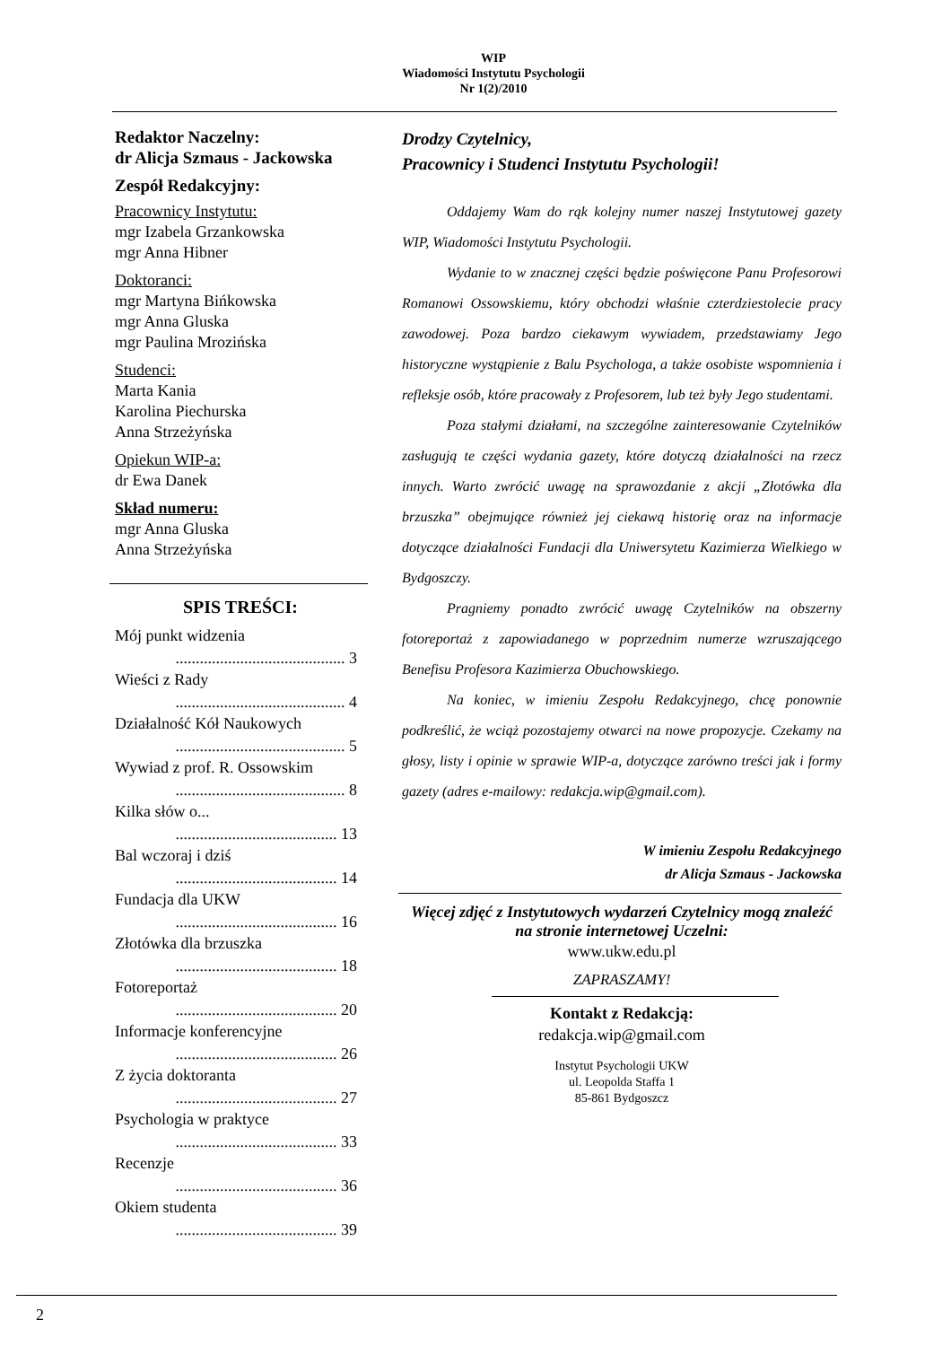WIP
Wiadomości Instytutu Psychologii
Nr 1(2)/2010
Redaktor Naczelny:
dr Alicja Szmaus - Jackowska
Zespół Redakcyjny:
Pracownicy Instytutu:
mgr Izabela Grzankowska
mgr Anna Hibner
Doktoranci:
mgr Martyna Bińkowska
mgr Anna Gluska
mgr Paulina Mrozińska
Studenci:
Marta Kania
Karolina Piechurska
Anna Strzeżyńska
Opiekun WIP-a:
dr Ewa Danek
Skład numeru:
mgr Anna Gluska
Anna Strzeżyńska
SPIS TREŚCI:
Mój punkt widzenia
.......................................... 3
Wieści z Rady
.......................................... 4
Działalność Kół Naukowych
.......................................... 5
Wywiad z prof. R. Ossowskim
.......................................... 8
Kilka słów o...
........................................ 13
Bal wczoraj i dziś
........................................ 14
Fundacja dla UKW
........................................ 16
Złotówka dla brzuszka
........................................ 18
Fotoreportaż
........................................ 20
Informacje konferencyjne
........................................ 26
Z życia doktoranta
........................................ 27
Psychologia w praktyce
........................................ 33
Recenzje
........................................ 36
Okiem studenta
........................................ 39
Drodzy Czytelnicy,
Pracownicy i Studenci Instytutu Psychologii!
Oddajemy Wam do rąk kolejny numer naszej Instytutowej gazety WIP, Wiadomości Instytutu Psychologii.
Wydanie to w znacznej części będzie poświęcone Panu Profesorowi Romanowi Ossowskiemu, który obchodzi właśnie czterdziestolecie pracy zawodowej. Poza bardzo ciekawym wywiadem, przedstawiamy Jego historyczne wystąpienie z Balu Psychologa, a także osobiste wspomnienia i refleksje osób, które pracowały z Profesorem, lub też były Jego studentami.
Poza stałymi działami, na szczególne zainteresowanie Czytelników zasługują te części wydania gazety, które dotyczą działalności na rzecz innych. Warto zwrócić uwagę na sprawozdanie z akcji „Złotówka dla brzuszka” obejmujące również jej ciekawą historię oraz na informacje dotyczące działalności Fundacji dla Uniwersytetu Kazimierza Wielkiego w Bydgoszczy.
Pragniemy ponadto zwrócić uwagę Czytelników na obszerny fotoreportaż z zapowiadanego w poprzednim numerze wzruszającego Benefisu Profesora Kazimierza Obuchowskiego.
Na koniec, w imieniu Zespołu Redakcyjnego, chcę ponownie podkreślić, że wciąż pozostajemy otwarci na nowe propozycje. Czekamy na głosy, listy i opinie w sprawie WIP-a, dotyczące zarówno treści jak i formy gazety (adres e-mailowy: redakcja.wip@gmail.com).
W imieniu Zespołu Redakcyjnego
dr Alicja Szmaus - Jackowska
Więcej zdjęć z Instytutowych wydarzeń Czytelnicy mogą znaleźć na stronie internetowej Uczelni:
www.ukw.edu.pl
ZAPRASZAMY!
Kontakt z Redakcją:
redakcja.wip@gmail.com
Instytut Psychologii UKW
ul. Leopolda Staffa 1
85-861 Bydgoszcz
2